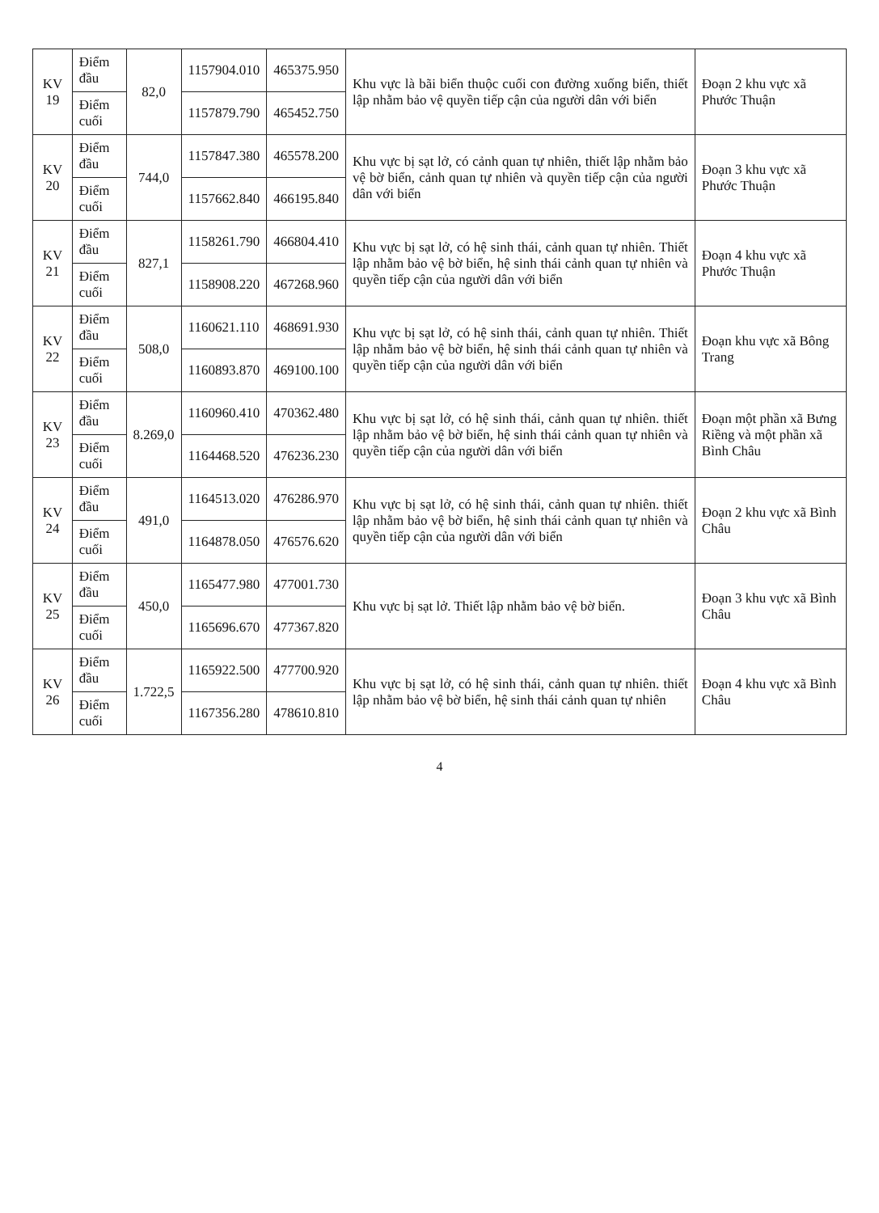| KV 19 | Điểm đầu | 82,0 | 1157904.010 | 465375.950 | Khu vực là bãi biển thuộc cuối con đường xuống biển, thiết lập nhằm bảo vệ quyền tiếp cận của người dân với biển | Đoạn 2 khu vực xã Phước Thuận |
| | Điểm cuối | | 1157879.790 | 465452.750 | | |
| KV 20 | Điểm đầu | 744,0 | 1157847.380 | 465578.200 | Khu vực bị sạt lở, có cảnh quan tự nhiên, thiết lập nhằm bảo vệ bờ biển, cảnh quan tự nhiên và quyền tiếp cận của người dân với biển | Đoạn 3 khu vực xã Phước Thuận |
| | Điểm cuối | | 1157662.840 | 466195.840 | | |
| KV 21 | Điểm đầu | 827,1 | 1158261.790 | 466804.410 | Khu vực bị sạt lở, có hệ sinh thái, cảnh quan tự nhiên. Thiết lập nhằm bảo vệ bờ biển, hệ sinh thái cảnh quan tự nhiên và quyền tiếp cận của người dân với biển | Đoạn 4 khu vực xã Phước Thuận |
| | Điểm cuối | | 1158908.220 | 467268.960 | | |
| KV 22 | Điểm đầu | 508,0 | 1160621.110 | 468691.930 | Khu vực bị sạt lở, có hệ sinh thái, cảnh quan tự nhiên. Thiết lập nhằm bảo vệ bờ biển, hệ sinh thái cảnh quan tự nhiên và quyền tiếp cận của người dân với biển | Đoạn khu vực xã Bông Trang |
| | Điểm cuối | | 1160893.870 | 469100.100 | | |
| KV 23 | Điểm đầu | 8.269,0 | 1160960.410 | 470362.480 | Khu vực bị sạt lở, có hệ sinh thái, cảnh quan tự nhiên. thiết lập nhằm bảo vệ bờ biển, hệ sinh thái cảnh quan tự nhiên và quyền tiếp cận của người dân với biển | Đoạn một phần xã Bưng Riềng và một phần xã Bình Châu |
| | Điểm cuối | | 1164468.520 | 476236.230 | | |
| KV 24 | Điểm đầu | 491,0 | 1164513.020 | 476286.970 | Khu vực bị sạt lở, có hệ sinh thái, cảnh quan tự nhiên. thiết lập nhằm bảo vệ bờ biển, hệ sinh thái cảnh quan tự nhiên và quyền tiếp cận của người dân với biển | Đoạn 2 khu vực xã Bình Châu |
| | Điểm cuối | | 1164878.050 | 476576.620 | | |
| KV 25 | Điểm đầu | 450,0 | 1165477.980 | 477001.730 | Khu vực bị sạt lở. Thiết lập nhằm bảo vệ bờ biển. | Đoạn 3 khu vực xã Bình Châu |
| | Điểm cuối | | 1165696.670 | 477367.820 | | |
| KV 26 | Điểm đầu | 1.722,5 | 1165922.500 | 477700.920 | Khu vực bị sạt lở, có hệ sinh thái, cảnh quan tự nhiên. thiết lập nhằm bảo vệ bờ biển, hệ sinh thái cảnh quan tự nhiên | Đoạn 4 khu vực xã Bình Châu |
| | Điểm cuối | | 1167356.280 | 478610.810 | | |
4